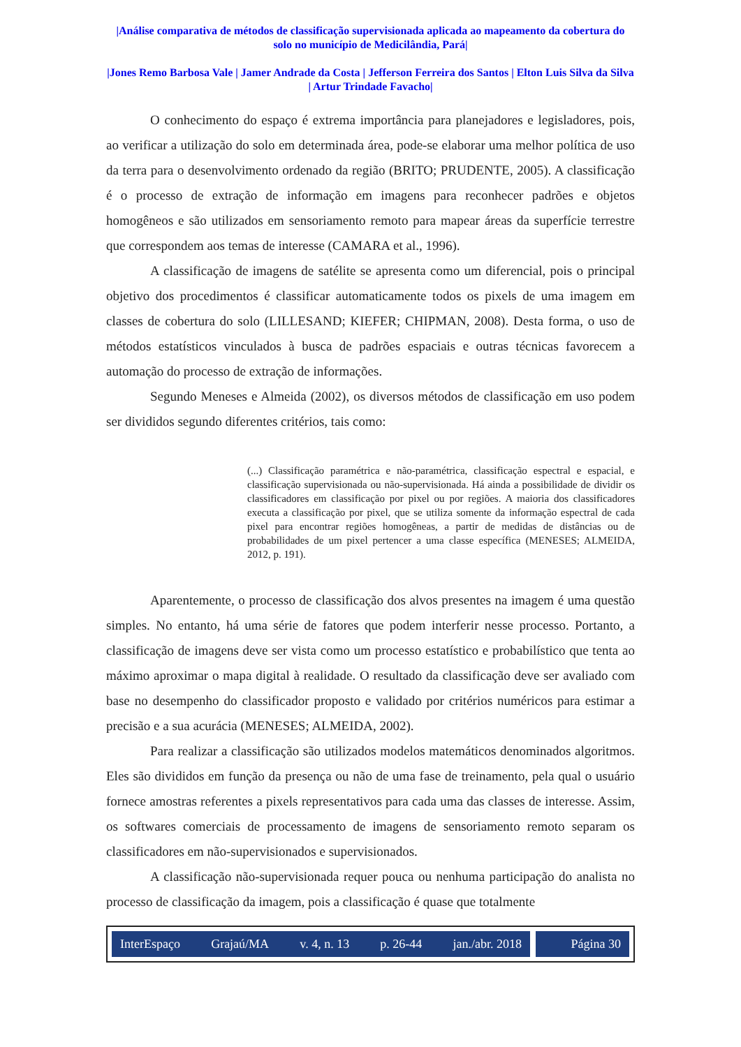|Análise comparativa de métodos de classificação supervisionada aplicada ao mapeamento da cobertura do solo no município de Medicilândia, Pará|
|Jones Remo Barbosa Vale | Jamer Andrade da Costa | Jefferson Ferreira dos Santos | Elton Luis Silva da Silva | Artur Trindade Favacho|
O conhecimento do espaço é extrema importância para planejadores e legisladores, pois, ao verificar a utilização do solo em determinada área, pode-se elaborar uma melhor política de uso da terra para o desenvolvimento ordenado da região (BRITO; PRUDENTE, 2005). A classificação é o processo de extração de informação em imagens para reconhecer padrões e objetos homogêneos e são utilizados em sensoriamento remoto para mapear áreas da superfície terrestre que correspondem aos temas de interesse (CAMARA et al., 1996).
A classificação de imagens de satélite se apresenta como um diferencial, pois o principal objetivo dos procedimentos é classificar automaticamente todos os pixels de uma imagem em classes de cobertura do solo (LILLESAND; KIEFER; CHIPMAN, 2008). Desta forma, o uso de métodos estatísticos vinculados à busca de padrões espaciais e outras técnicas favorecem a automação do processo de extração de informações.
Segundo Meneses e Almeida (2002), os diversos métodos de classificação em uso podem ser divididos segundo diferentes critérios, tais como:
(...) Classificação paramétrica e não-paramétrica, classificação espectral e espacial, e classificação supervisionada ou não-supervisionada. Há ainda a possibilidade de dividir os classificadores em classificação por pixel ou por regiões. A maioria dos classificadores executa a classificação por pixel, que se utiliza somente da informação espectral de cada pixel para encontrar regiões homogêneas, a partir de medidas de distâncias ou de probabilidades de um pixel pertencer a uma classe específica (MENESES; ALMEIDA, 2012, p. 191).
Aparentemente, o processo de classificação dos alvos presentes na imagem é uma questão simples. No entanto, há uma série de fatores que podem interferir nesse processo. Portanto, a classificação de imagens deve ser vista como um processo estatístico e probabilístico que tenta ao máximo aproximar o mapa digital à realidade. O resultado da classificação deve ser avaliado com base no desempenho do classificador proposto e validado por critérios numéricos para estimar a precisão e a sua acurácia (MENESES; ALMEIDA, 2002).
Para realizar a classificação são utilizados modelos matemáticos denominados algoritmos. Eles são divididos em função da presença ou não de uma fase de treinamento, pela qual o usuário fornece amostras referentes a pixels representativos para cada uma das classes de interesse. Assim, os softwares comerciais de processamento de imagens de sensoriamento remoto separam os classificadores em não-supervisionados e supervisionados.
A classificação não-supervisionada requer pouca ou nenhuma participação do analista no processo de classificação da imagem, pois a classificação é quase que totalmente
InterEspaço Grajaú/MA v. 4, n. 13 p. 26-44 jan./abr. 2018
Página 30